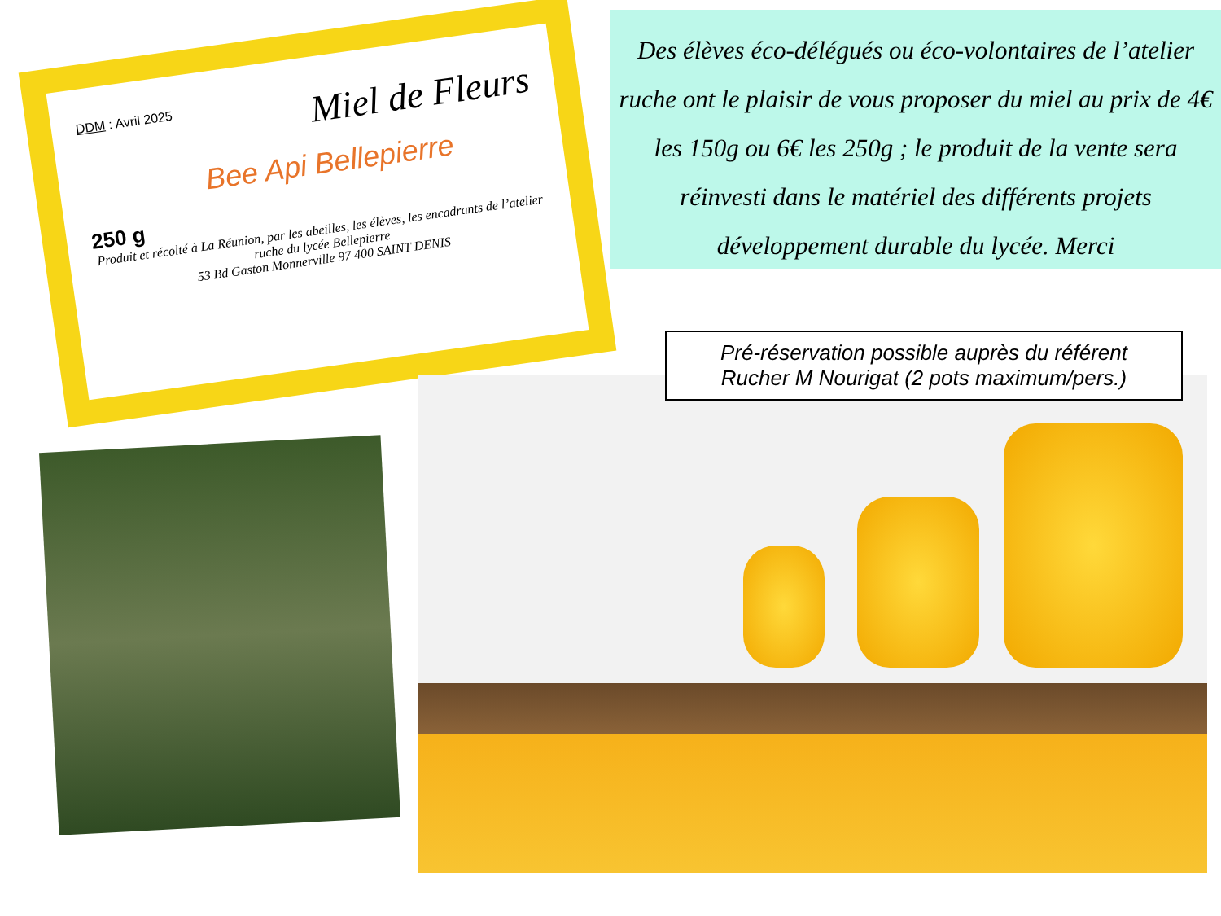DDM : Avril 2025
Miel de Fleurs
Bee Api Bellepierre
250 g
Produit et récolté à La Réunion, par les abeilles, les élèves, les encadrants de l’atelier ruche du lycée Bellepierre
53 Bd Gaston Monnerville 97 400 SAINT DENIS
Des élèves éco-délégués ou éco-volontaires de l’atelier ruche ont le plaisir de vous proposer du miel au prix de 4€ les 150g ou 6€ les 250g ; le produit de la vente sera réinvesti dans le matériel des différents projets développement durable du lycée. Merci
Pré-réservation possible auprès du référent Rucher M Nourigat (2 pots maximum/pers.)